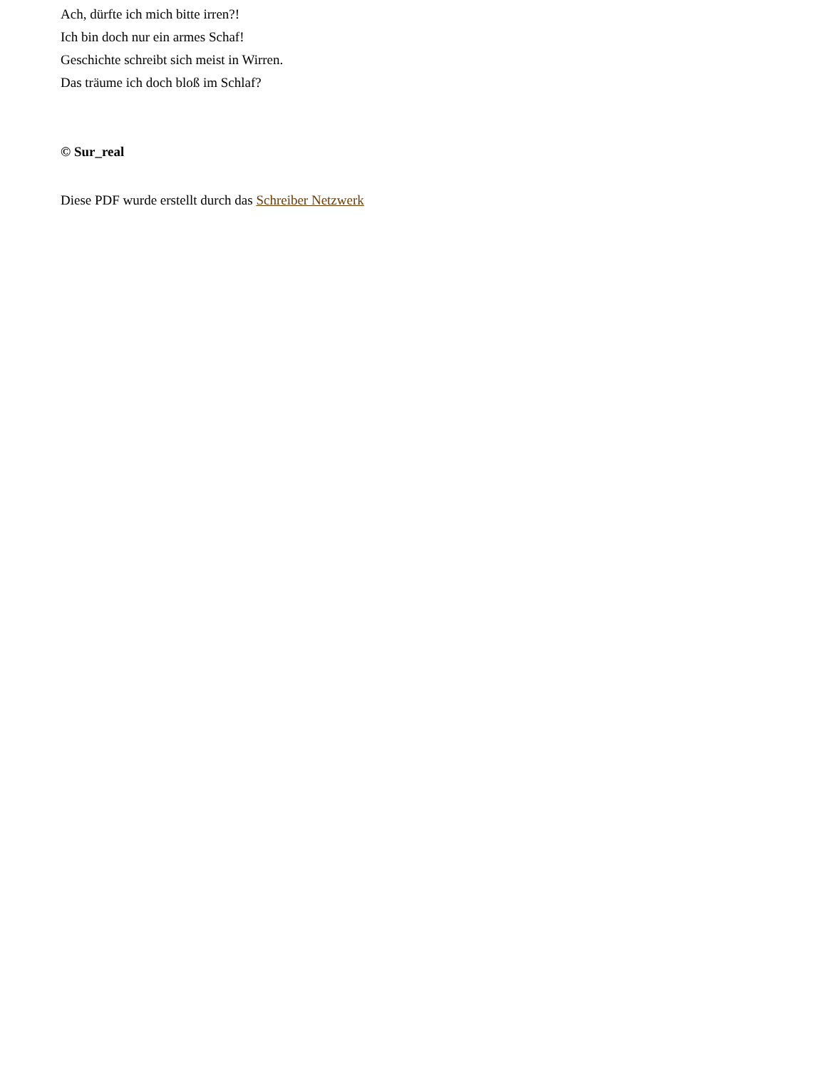Ach, dürfte ich mich bitte irren?!
Ich bin doch nur ein armes Schaf!
Geschichte schreibt sich meist in Wirren.
Das träume ich doch bloß im Schlaf?
© Sur_real
Diese PDF wurde erstellt durch das Schreiber Netzwerk